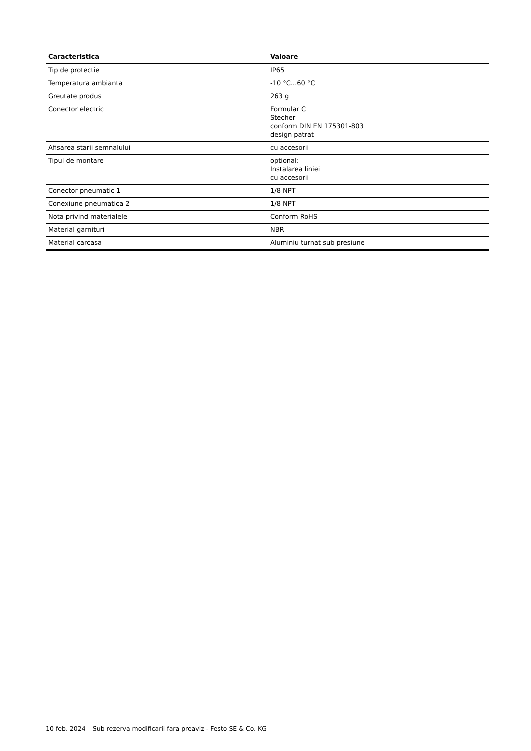| Caracteristica | Valoare |
| --- | --- |
| Tip de protectie | IP65 |
| Temperatura ambianta | -10 °C...60 °C |
| Greutate produs | 263 g |
| Conector electric | Formular C Stecher conform DIN EN 175301-803 design patrat |
| Afisarea starii semnalului | cu accesorii |
| Tipul de montare | optional: Instalarea liniei cu accesorii |
| Conector pneumatic 1 | 1/8 NPT |
| Conexiune pneumatica 2 | 1/8 NPT |
| Nota privind materialele | Conform RoHS |
| Material garnituri | NBR |
| Material carcasa | Aluminiu turnat sub presiune |
10 feb. 2024 – Sub rezerva modificarii fara preaviz - Festo SE & Co. KG